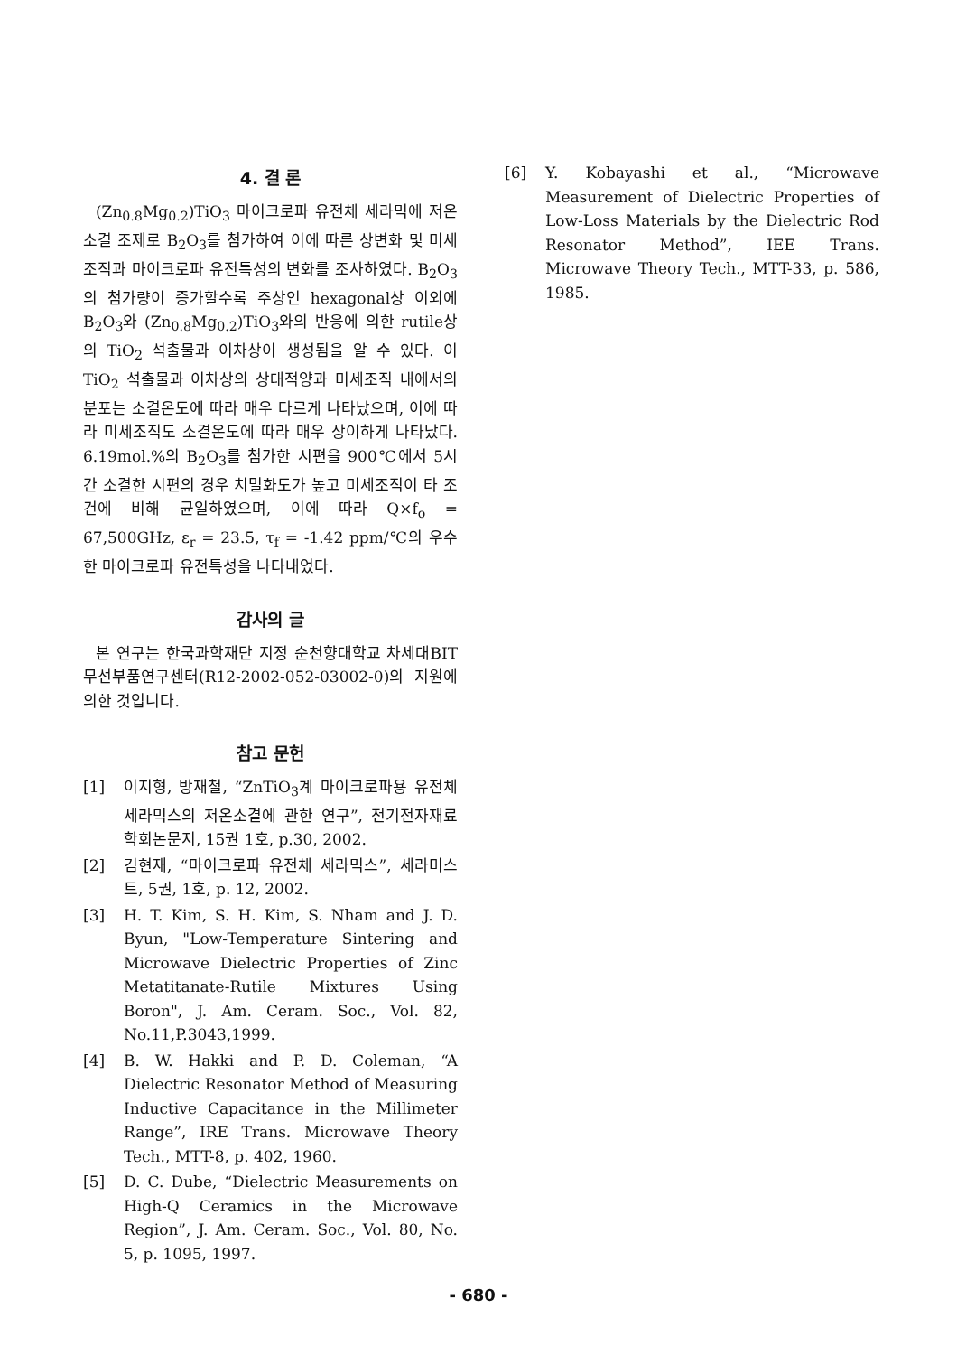4. 결 론
(Zn<sub>0.8</sub>Mg<sub>0.2</sub>)TiO<sub>3</sub> 마이크로파 유전체 세라믹에 저온소결 조제로 B<sub>2</sub>O<sub>3</sub>를 첨가하여 이에 따른 상변화 및 미세조직과 마이크로파 유전특성의 변화를 조사하였다. B<sub>2</sub>O<sub>3</sub>의 첨가량이 증가할수록 주상인 hexagonal상 이외에 B<sub>2</sub>O<sub>3</sub>와 (Zn<sub>0.8</sub>Mg<sub>0.2</sub>)TiO<sub>3</sub>와의 반응에 의한 rutile상의 TiO<sub>2</sub> 석출물과 이차상이 생성됨을 알 수 있다. 이 TiO<sub>2</sub> 석출물과 이차상의 상대적양과 미세조직 내에서의 분포는 소결온도에 따라 매우 다르게 나타났으며, 이에 따라 미세조직도 소결온도에 따라 매우 상이하게 나타났다. 6.19mol.%의 B<sub>2</sub>O<sub>3</sub>를 첨가한 시편을 900℃에서 5시간 소결한 시편의 경우 치밀화도가 높고 미세조직이 타 조건에 비해 균일하였으며, 이에 따라 Q×f<sub>o</sub> = 67,500GHz, ε<sub>r</sub> = 23.5, τ<sub>f</sub> = -1.42 ppm/℃의 우수한 마이크로파 유전특성을 나타내었다.
감사의 글
본 연구는 한국과학재단 지정 순천향대학교 차세대BIT무선부품연구센터(R12-2002-052-03002-0)의 지원에 의한 것입니다.
참고 문헌
[1] 이지형, 방재철, “ZnTiO<sub>3</sub>계 마이크로파용 유전체 세라믹스의 저온소결에 관한 연구”, 전기전자재료학회논문지, 15권 1호, p.30, 2002.
[2] 김현재, “마이크로파 유전체 세라믹스”, 세라미스트, 5권, 1호, p. 12, 2002.
[3] H. T. Kim, S. H. Kim, S. Nham and J. D. Byun, "Low-Temperature Sintering and Microwave Dielectric Properties of Zinc Metatitanate-Rutile Mixtures Using Boron", J. Am. Ceram. Soc., Vol. 82, No.11,P.3043,1999.
[4] B. W. Hakki and P. D. Coleman, “A Dielectric Resonator Method of Measuring Inductive Capacitance in the Millimeter Range”, IRE Trans. Microwave Theory Tech., MTT-8, p. 402, 1960.
[5] D. C. Dube, “Dielectric Measurements on High-Q Ceramics in the Microwave Region”, J. Am. Ceram. Soc., Vol. 80, No. 5, p. 1095, 1997.
[6] Y. Kobayashi et al., “Microwave Measurement of Dielectric Properties of Low-Loss Materials by the Dielectric Rod Resonator Method”, IEE Trans. Microwave Theory Tech., MTT-33, p. 586, 1985.
- 680 -